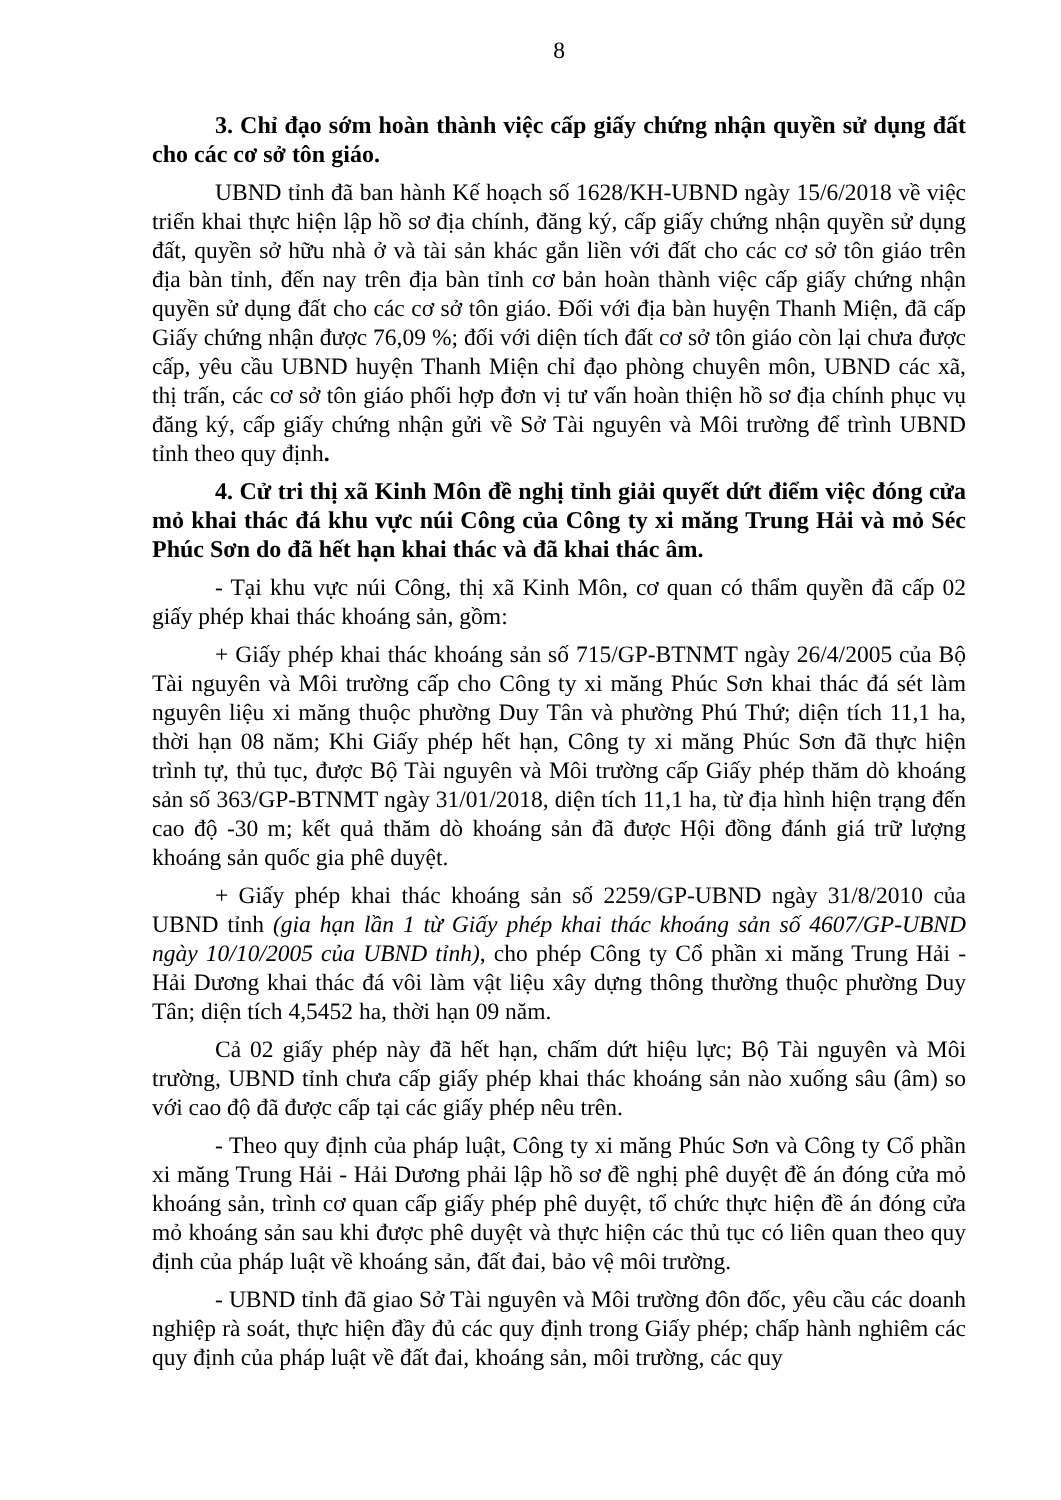8
3. Chỉ đạo sớm hoàn thành việc cấp giấy chứng nhận quyền sử dụng đất cho các cơ sở tôn giáo.
UBND tỉnh đã ban hành Kế hoạch số 1628/KH-UBND ngày 15/6/2018 về việc triển khai thực hiện lập hồ sơ địa chính, đăng ký, cấp giấy chứng nhận quyền sử dụng đất, quyền sở hữu nhà ở và tài sản khác gắn liền với đất cho các cơ sở tôn giáo trên địa bàn tỉnh, đến nay trên địa bàn tỉnh cơ bản hoàn thành việc cấp giấy chứng nhận quyền sử dụng đất cho các cơ sở tôn giáo. Đối với địa bàn huyện Thanh Miện, đã cấp Giấy chứng nhận được 76,09 %; đối với diện tích đất cơ sở tôn giáo còn lại chưa được cấp, yêu cầu UBND huyện Thanh Miện chỉ đạo phòng chuyên môn, UBND các xã, thị trấn, các cơ sở tôn giáo phối hợp đơn vị tư vấn hoàn thiện hồ sơ địa chính phục vụ đăng ký, cấp giấy chứng nhận gửi về Sở Tài nguyên và Môi trường để trình UBND tỉnh theo quy định.
4. Cử tri thị xã Kinh Môn đề nghị tỉnh giải quyết dứt điểm việc đóng cửa mỏ khai thác đá khu vực núi Công của Công ty xi măng Trung Hải và mỏ Séc Phúc Sơn do đã hết hạn khai thác và đã khai thác âm.
- Tại khu vực núi Công, thị xã Kinh Môn, cơ quan có thẩm quyền đã cấp 02 giấy phép khai thác khoáng sản, gồm:
+ Giấy phép khai thác khoáng sản số 715/GP-BTNMT ngày 26/4/2005 của Bộ Tài nguyên và Môi trường cấp cho Công ty xi măng Phúc Sơn khai thác đá sét làm nguyên liệu xi măng thuộc phường Duy Tân và phường Phú Thứ; diện tích 11,1 ha, thời hạn 08 năm; Khi Giấy phép hết hạn, Công ty xi măng Phúc Sơn đã thực hiện trình tự, thủ tục, được Bộ Tài nguyên và Môi trường cấp Giấy phép thăm dò khoáng sản số 363/GP-BTNMT ngày 31/01/2018, diện tích 11,1 ha, từ địa hình hiện trạng đến cao độ -30 m; kết quả thăm dò khoáng sản đã được Hội đồng đánh giá trữ lượng khoáng sản quốc gia phê duyệt.
+ Giấy phép khai thác khoáng sản số 2259/GP-UBND ngày 31/8/2010 của UBND tỉnh (gia hạn lần 1 từ Giấy phép khai thác khoáng sản số 4607/GP-UBND ngày 10/10/2005 của UBND tỉnh), cho phép Công ty Cổ phần xi măng Trung Hải - Hải Dương khai thác đá vôi làm vật liệu xây dựng thông thường thuộc phường Duy Tân; diện tích 4,5452 ha, thời hạn 09 năm.
Cả 02 giấy phép này đã hết hạn, chấm dứt hiệu lực; Bộ Tài nguyên và Môi trường, UBND tỉnh chưa cấp giấy phép khai thác khoáng sản nào xuống sâu (âm) so với cao độ đã được cấp tại các giấy phép nêu trên.
- Theo quy định của pháp luật, Công ty xi măng Phúc Sơn và Công ty Cổ phần xi măng Trung Hải - Hải Dương phải lập hồ sơ đề nghị phê duyệt đề án đóng cửa mỏ khoáng sản, trình cơ quan cấp giấy phép phê duyệt, tổ chức thực hiện đề án đóng cửa mỏ khoáng sản sau khi được phê duyệt và thực hiện các thủ tục có liên quan theo quy định của pháp luật về khoáng sản, đất đai, bảo vệ môi trường.
- UBND tỉnh đã giao Sở Tài nguyên và Môi trường đôn đốc, yêu cầu các doanh nghiệp rà soát, thực hiện đầy đủ các quy định trong Giấy phép; chấp hành nghiêm các quy định của pháp luật về đất đai, khoáng sản, môi trường, các quy